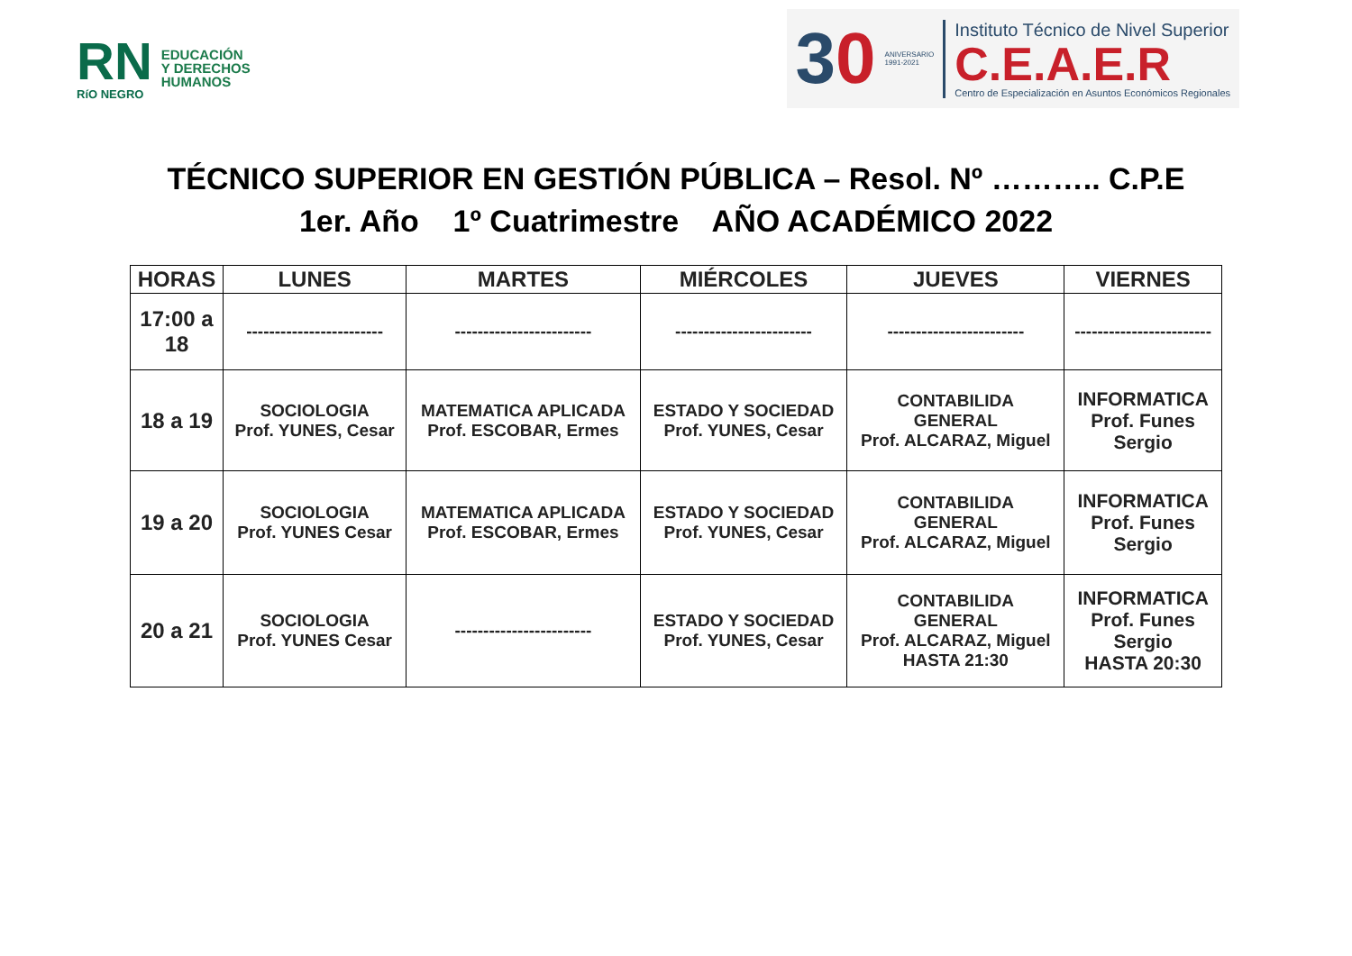RN
RíO NEGRO
EDUCACIÓN
Y DERECHOS
HUMANOS
30
ANIVERSARIO
1991-2021
Instituto Técnico de Nivel Superior
C.E.A.E.R
Centro de Especialización en Asuntos Económicos Regionales
TÉCNICO SUPERIOR EN GESTIÓN PÚBLICA – Resol. Nº ……….. C.P.E
1er. Año 1º Cuatrimestre AÑO ACADÉMICO 2022
| HORAS | LUNES | MARTES | MIÉRCOLES | JUEVES | VIERNES |
| --- | --- | --- | --- | --- | --- |
| 17:00 a 18 | ------------------------ | ------------------------ | ------------------------ | ------------------------ | ------------------------ |
| 18 a 19 | SOCIOLOGIA Prof. YUNES, Cesar | MATEMATICA APLICADA Prof. ESCOBAR, Ermes | ESTADO Y SOCIEDAD Prof. YUNES, Cesar | CONTABILIDA GENERAL Prof. ALCARAZ, Miguel | INFORMATICA Prof. Funes Sergio |
| 19 a 20 | SOCIOLOGIA Prof. YUNES Cesar | MATEMATICA APLICADA Prof. ESCOBAR, Ermes | ESTADO Y SOCIEDAD Prof. YUNES, Cesar | CONTABILIDA GENERAL Prof. ALCARAZ, Miguel | INFORMATICA Prof. Funes Sergio |
| 20 a 21 | SOCIOLOGIA Prof. YUNES Cesar | ------------------------ | ESTADO Y SOCIEDAD Prof. YUNES, Cesar | CONTABILIDA GENERAL Prof. ALCARAZ, Miguel HASTA 21:30 | INFORMATICA Prof. Funes Sergio HASTA 20:30 |